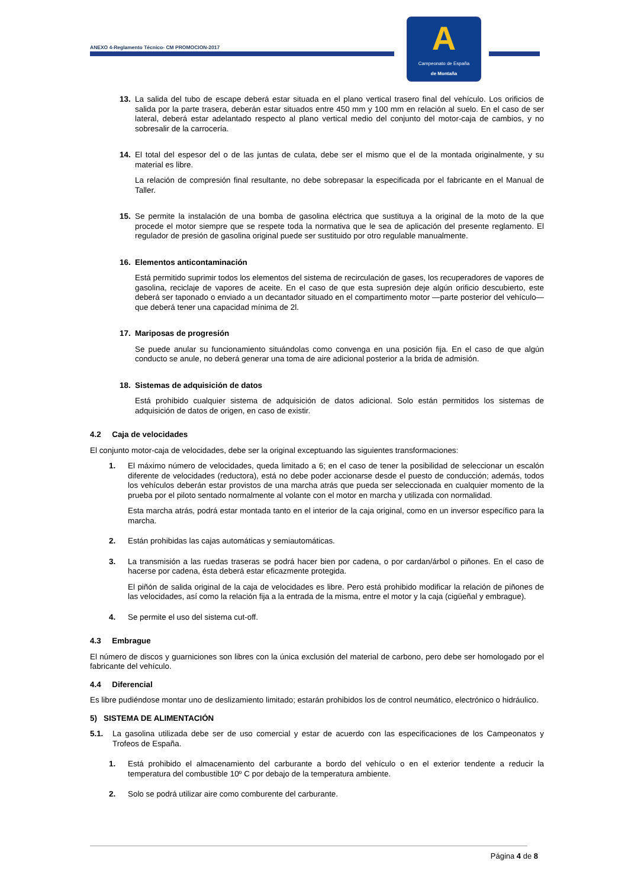ANEXO 4-Reglamento Técnico- CM PROMOCION-2017
A
Campeonato de España
de Montaña
13. La salida del tubo de escape deberá estar situada en el plano vertical trasero final del vehículo. Los orificios de salida por la parte trasera, deberán estar situados entre 450 mm y 100 mm en relación al suelo. En el caso de ser lateral, deberá estar adelantado respecto al plano vertical medio del conjunto del motor-caja de cambios, y no sobresalir de la carrocería.
14. El total del espesor del o de las juntas de culata, debe ser el mismo que el de la montada originalmente, y su material es libre.
La relación de compresión final resultante, no debe sobrepasar la especificada por el fabricante en el Manual de Taller.
15. Se permite la instalación de una bomba de gasolina eléctrica que sustituya a la original de la moto de la que procede el motor siempre que se respete toda la normativa que le sea de aplicación del presente reglamento. El regulador de presión de gasolina original puede ser sustituido por otro regulable manualmente.
16. Elementos anticontaminación
Está permitido suprimir todos los elementos del sistema de recirculación de gases, los recuperadores de vapores de gasolina, reciclaje de vapores de aceite. En el caso de que esta supresión deje algún orificio descubierto, este deberá ser taponado o enviado a un decantador situado en el compartimento motor —parte posterior del vehículo— que deberá tener una capacidad mínima de 2l.
17. Mariposas de progresión
Se puede anular su funcionamiento situándolas como convenga en una posición fija. En el caso de que algún conducto se anule, no deberá generar una toma de aire adicional posterior a la brida de admisión.
18. Sistemas de adquisición de datos
Está prohibido cualquier sistema de adquisición de datos adicional. Solo están permitidos los sistemas de adquisición de datos de origen, en caso de existir.
4.2 Caja de velocidades
El conjunto motor-caja de velocidades, debe ser la original exceptuando las siguientes transformaciones:
1. El máximo número de velocidades, queda limitado a 6; en el caso de tener la posibilidad de seleccionar un escalón diferente de velocidades (reductora), está no debe poder accionarse desde el puesto de conducción; además, todos los vehículos deberán estar provistos de una marcha atrás que pueda ser seleccionada en cualquier momento de la prueba por el piloto sentado normalmente al volante con el motor en marcha y utilizada con normalidad.
Esta marcha atrás, podrá estar montada tanto en el interior de la caja original, como en un inversor específico para la marcha.
2. Están prohibidas las cajas automáticas y semiautomáticas.
3. La transmisión a las ruedas traseras se podrá hacer bien por cadena, o por cardan/árbol o piñones. En el caso de hacerse por cadena, ésta deberá estar eficazmente protegida.
El piñón de salida original de la caja de velocidades es libre. Pero está prohibido modificar la relación de piñones de las velocidades, así como la relación fija a la entrada de la misma, entre el motor y la caja (cigüeñal y embrague).
4. Se permite el uso del sistema cut-off.
4.3 Embrague
El número de discos y guarniciones son libres con la única exclusión del material de carbono, pero debe ser homologado por el fabricante del vehículo.
4.4 Diferencial
Es libre pudiéndose montar uno de deslizamiento limitado; estarán prohibidos los de control neumático, electrónico o hidráulico.
5) SISTEMA DE ALIMENTACIÓN
5.1. La gasolina utilizada debe ser de uso comercial y estar de acuerdo con las especificaciones de los Campeonatos y Trofeos de España.
1. Está prohibido el almacenamiento del carburante a bordo del vehículo o en el exterior tendente a reducir la temperatura del combustible 10º C por debajo de la temperatura ambiente.
2. Solo se podrá utilizar aire como comburente del carburante.
Página 4 de 8